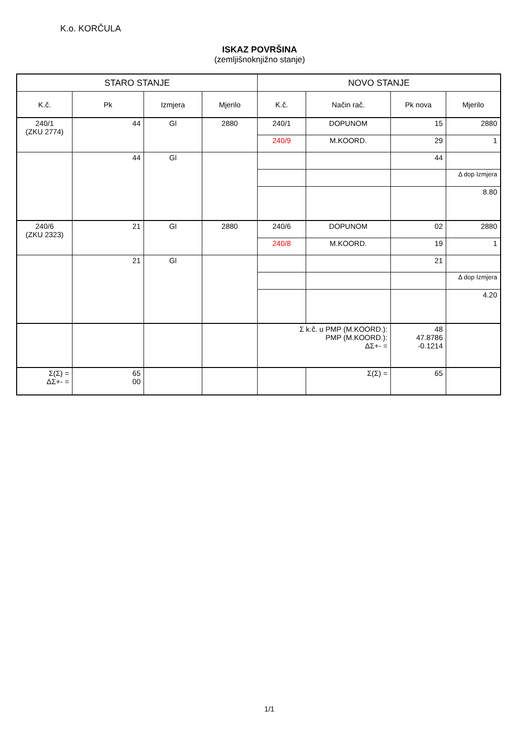K.o. KORČULA
ISKAZ POVRŠINA
(zemljišnoknjižno stanje)
| STARO STANJE | | | | NOVO STANJE | | | |
| --- | --- | --- | --- | --- | --- | --- | --- |
| K.č. | Pk | Izmjera | Mjerilo | K.č. | Način rač. | Pk nova | Mjerilo |
| 240/1 (ZKU 2774) | 44 | Gl | 2880 | 240/1 | DOPUNOM | 15 | 2880 |
| | | | | 240/9 | M.KOORD. | 29 | 1 |
| | 44 | Gl | | | | 44 | |
| | | | | | | | Δ dop Izmjera |
| | | | | | | | 8.80 |
| 240/6 (ZKU 2323) | 21 | Gl | 2880 | 240/6 | DOPUNOM | 02 | 2880 |
| | | | | 240/8 | M.KOORD. | 19 | 1 |
| | 21 | Gl | | | | 21 | |
| | | | | | | | Δ dop Izmjera |
| | | | | | | | 4.20 |
| | | | | Σ k.č. u PMP (M.KOORD.): PMP (M.KOORD.): ΔΣ+- = | | 48 47.8786 -0.1214 | |
| Σ(Σ) = ΔΣ+- = | 65 00 | | | | Σ(Σ) = | 65 | |
1/1